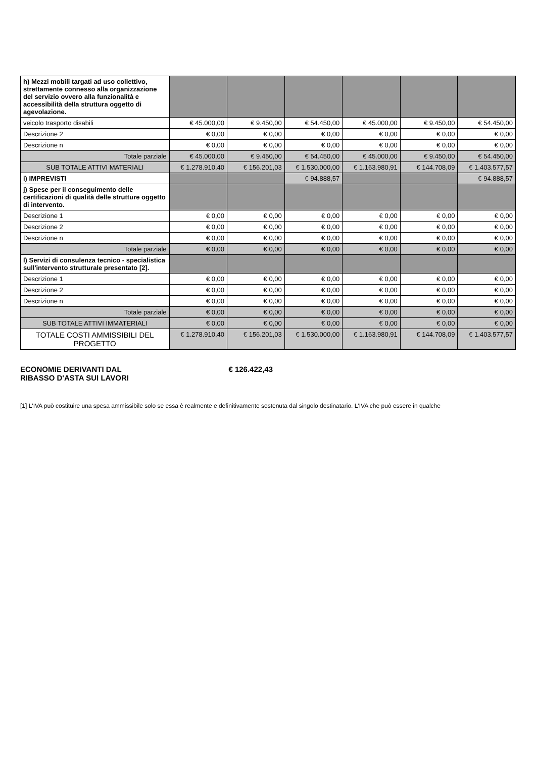| h) Mezzi mobili targati ad uso collettivo, strettamente connesso alla organizzazione del servizio ovvero alla funzionalità e accessibilità della struttura oggetto di agevolazione. | | | | | | |
| veicolo trasporto disabili | € 45.000,00 | € 9.450,00 | € 54.450,00 | € 45.000,00 | € 9.450,00 | € 54.450,00 |
| Descrizione 2 | € 0,00 | € 0,00 | € 0,00 | € 0,00 | € 0,00 | € 0,00 |
| Descrizione n | € 0,00 | € 0,00 | € 0,00 | € 0,00 | € 0,00 | € 0,00 |
| Totale parziale | € 45.000,00 | € 9.450,00 | € 54.450,00 | € 45.000,00 | € 9.450,00 | € 54.450,00 |
| SUB TOTALE ATTIVI MATERIALI | € 1.278.910,40 | € 156.201,03 | € 1.530.000,00 | € 1.163.980,91 | € 144.708,09 | € 1.403.577,57 |
| i) IMPREVISTI | | | € 94.888,57 | | | € 94.888,57 |
| j) Spese per il conseguimento delle certificazioni di qualità delle strutture oggetto di intervento. | | | | | | |
| Descrizione 1 | € 0,00 | € 0,00 | € 0,00 | € 0,00 | € 0,00 | € 0,00 |
| Descrizione 2 | € 0,00 | € 0,00 | € 0,00 | € 0,00 | € 0,00 | € 0,00 |
| Descrizione n | € 0,00 | € 0,00 | € 0,00 | € 0,00 | € 0,00 | € 0,00 |
| Totale parziale | € 0,00 | € 0,00 | € 0,00 | € 0,00 | € 0,00 | € 0,00 |
| l) Servizi di consulenza tecnico - specialistica sull'intervento strutturale presentato [2]. | | | | | | |
| Descrizione 1 | € 0,00 | € 0,00 | € 0,00 | € 0,00 | € 0,00 | € 0,00 |
| Descrizione 2 | € 0,00 | € 0,00 | € 0,00 | € 0,00 | € 0,00 | € 0,00 |
| Descrizione n | € 0,00 | € 0,00 | € 0,00 | € 0,00 | € 0,00 | € 0,00 |
| Totale parziale | € 0,00 | € 0,00 | € 0,00 | € 0,00 | € 0,00 | € 0,00 |
| SUB TOTALE ATTIVI IMMATERIALI | € 0,00 | € 0,00 | € 0,00 | € 0,00 | € 0,00 | € 0,00 |
| TOTALE COSTI AMMISSIBILI DEL PROGETTO | € 1.278.910,40 | € 156.201,03 | € 1.530.000,00 | € 1.163.980,91 | € 144.708,09 | € 1.403.577,57 |
ECONOMIE DERIVANTI DAL
RIBASSO D'ASTA SUI LAVORI
€ 126.422,43
[1] L'IVA può costituire una spesa ammissibile solo se essa è realmente e definitivamente sostenuta dal singolo destinatario. L'IVA che può essere in qualche